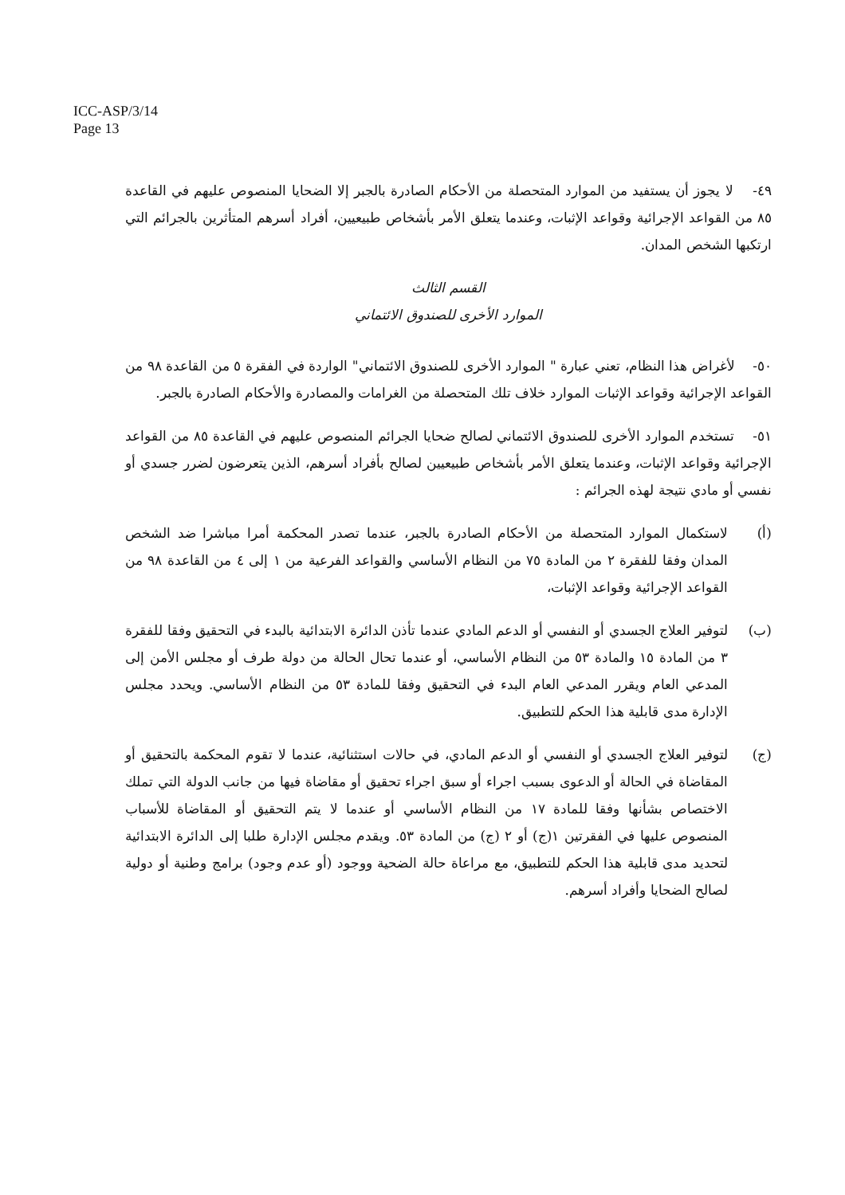ICC-ASP/3/14
Page 13
٤٩- لا يجوز أن يستفيد من الموارد المتحصلة من الأحكام الصادرة بالجبر إلا الضحايا المنصوص عليهم في القاعدة ٨٥ من القواعد الإجرائية وقواعد الإثبات، وعندما يتعلق الأمر بأشخاص طبيعيين، أفراد أسرهم المتأثرين بالجرائم التي ارتكبها الشخص المدان.
القسم الثالث
الموارد الأخرى للصندوق الائتماني
٥٠- لأغراض هذا النظام، تعني عبارة " الموارد الأخرى للصندوق الائتماني" الواردة في الفقرة ٥ من القاعدة ٩٨ من القواعد الإجرائية وقواعد الإثبات الموارد خلاف تلك المتحصلة من الغرامات والمصادرة والأحكام الصادرة بالجبر.
٥١- تستخدم الموارد الأخرى للصندوق الائتماني لصالح ضحايا الجرائم المنصوص عليهم في القاعدة ٨٥ من القواعد الإجرائية وقواعد الإثبات، وعندما يتعلق الأمر بأشخاص طبيعيين لصالح بأفراد أسرهم، الذين يتعرضون لضرر جسدي أو نفسي أو مادي نتيجة لهذه الجرائم :
(أ) لاستكمال الموارد المتحصلة من الأحكام الصادرة بالجبر، عندما تصدر المحكمة أمرا مباشرا ضد الشخص المدان وفقا للفقرة ٢ من المادة ٧٥ من النظام الأساسي والقواعد الفرعية من ١ إلى ٤ من القاعدة ٩٨ من القواعد الإجرائية وقواعد الإثبات،
(ب) لتوفير العلاج الجسدي أو النفسي أو الدعم المادي عندما تأذن الدائرة الابتدائية بالبدء في التحقيق وفقا للفقرة ٣ من المادة ١٥ والمادة ٥٣ من النظام الأساسي، أو عندما تحال الحالة من دولة طرف أو مجلس الأمن إلى المدعي العام ويقرر المدعي العام البدء في التحقيق وفقا للمادة ٥٣ من النظام الأساسي. ويحدد مجلس الإدارة مدى قابلية هذا الحكم للتطبيق.
(ج) لتوفير العلاج الجسدي أو النفسي أو الدعم المادي، في حالات استثنائية، عندما لا تقوم المحكمة بالتحقيق أو المقاضاة في الحالة أو الدعوى بسبب اجراء أو سبق اجراء تحقيق أو مقاضاة فيها من جانب الدولة التي تملك الاختصاص بشأنها وفقا للمادة ١٧ من النظام الأساسي أو عندما لا يتم التحقيق أو المقاضاة للأسباب المنصوص عليها في الفقرتين ١(ج) أو ٢ (ج) من المادة ٥٣. ويقدم مجلس الإدارة طلبا إلى الدائرة الابتدائية لتحديد مدى قابلية هذا الحكم للتطبيق، مع مراعاة حالة الضحية ووجود (أو عدم وجود) برامج وطنية أو دولية لصالح الضحايا وأفراد أسرهم.